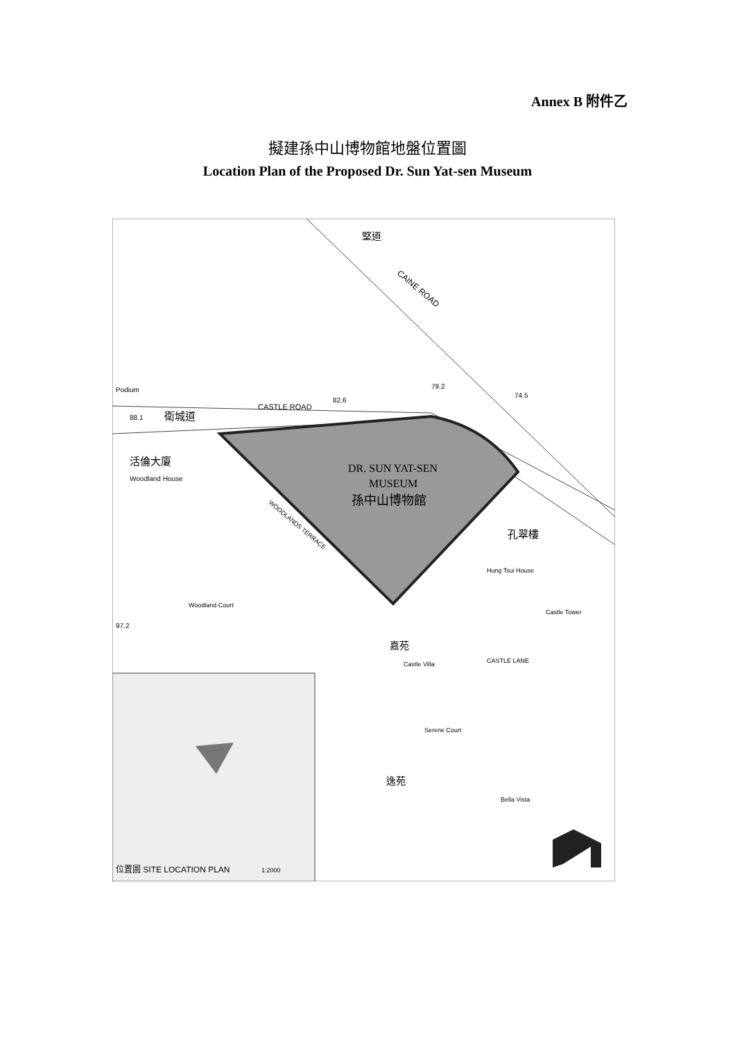Annex B 附件乙
擬建孫中山博物館地盤位置圖
Location Plan of the Proposed Dr. Sun Yat-sen Museum
DR. SUN YAT-SEN
MUSEUM
孫中山博物館
CASTLE ROAD
衛城道
88.1
82.6
79.2
74.5
CAINE ROAD
堅道
活倫大廈
Woodland House
WOODLANDS TERRACE
孔翠樓
Hung Tsui House
Castle Tower
Woodland Court
嘉苑
Castle Villa
CASTLE LANE
Serene Court
逸苑
Bella Vista
97.2
Podium
位置圖 SITE LOCATION PLAN
1:2000